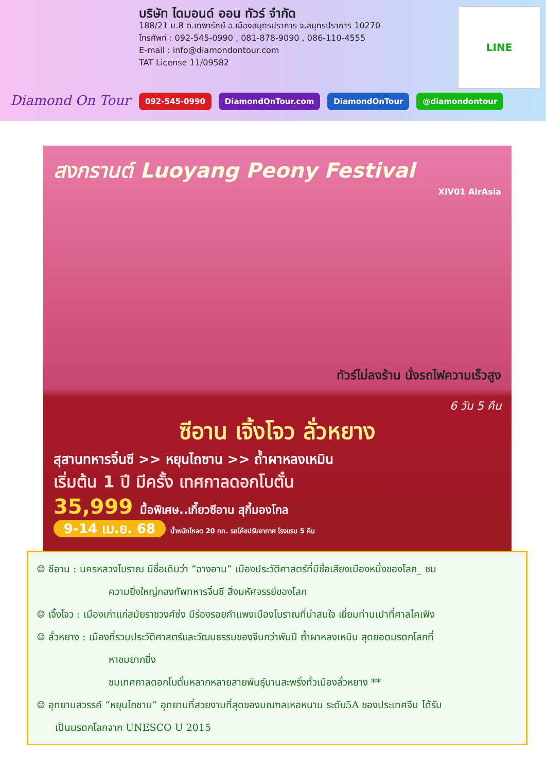Diamond On Tour
บริษัท ไดมอนด์ ออน ทัวร์ จำกัด
188/21 ม.8 ต.เทพารักษ์ อ.เมืองสมุทรปราการ จ.สมุทรปราการ 10270
โทรศัพท์ : 092-545-0990 , 081-878-9090 , 086-110-4555
E-mail : info@diamondontour.com
TAT License 11/09582
LINE
092-545-0990 DiamondOnTour.com DiamondOnTour @diamondontour
สงกรานต์ Luoyang Peony Festival
XIV01 AirAsia
ทัวร์ไม่ลงร้าน นั่งรถไฟความเร็วสูง
6 วัน 5 คืน
ซีอาน เจิ้งโจว ลั่วหยาง
สุสานทหารจิ๋นซี >> หยุนไถซาน >> ถ้ำผาหลงเหมิน
เริ่มต้น 1 ปี มีครั้ง เทศกาลดอกโบตั๋น
35,999 มื้อพิเศษ..เกี๊ยวซีอาน สุกี้มองโกล
9-14 เม.ย. 68 น้ำหนักโหลด 20 กก. รถโค้ชปรับอากาศ โรงแรม 5 คืน
☺ ซีอาน : นครหลวงโบราณ มีชื่อเดิมว่า “ฉางอาน” เมืองประวัติศาสตร์ที่มีชื่อเสียงเมืองหนึ่งของโลก_ ชม
ความยิ่งใหญ่กองทัพทหารจิ๋นซี สิ่งมหัศจรรย์ของโลก
☺ เจิ้งโจว : เมืองเก่าแก่สมัยราชวงศ์ซ่ง มีร่องรอยกำแพงเมืองโบราณที่น่าสนใจ เยี่ยมท่านเปาที่ศาลไคเฟิง
☺ ลั่วหยาง : เมืองที่รวมประวัติศาสตร์และวัฒนธรรมของจีนกว่าพันปี ถ้ำผาหลงเหมิน สุดยอดมรดกโลกที่
หาชมยากยิ่ง
ชมเทศกาลดอกโบตั๋นหลากหลายสายพันธุ์บานสะพรั่งทั่วเมืองลั่วหยาง **
☺ อุทยานสวรรค์ “หยุนไถซาน” อุทยานที่สวยงามที่สุดของมณฑลเหอหนาน ระดับ5A ของประเทศจีน ได้รับ
เป็นมรดกโลกจาก UNESCO U 2015